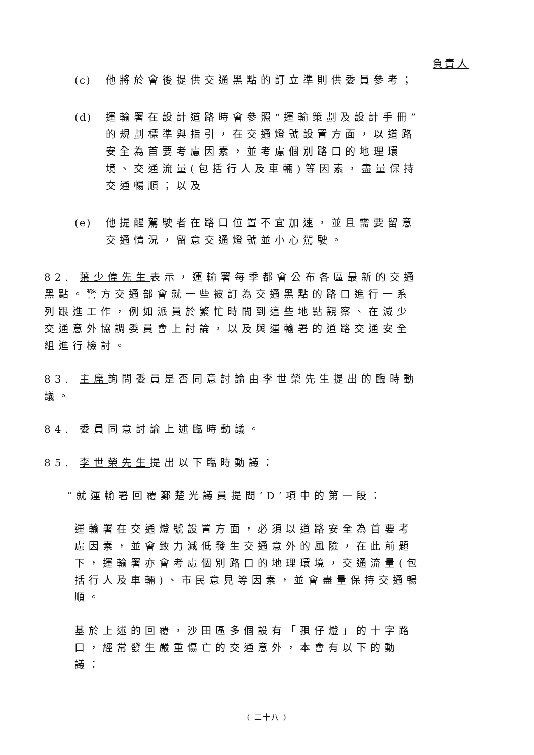負責人
(c) 他將於會後提供交通黑點的訂立準則供委員參考；
(d) 運輸署在設計道路時會參照“運輸策劃及設計手冊”的規劃標準與指引，在交通燈號設置方面，以道路安全為首要考慮因素，並考慮個別路口的地理環境、交通流量(包括行人及車輛)等因素，盡量保持交通暢順；以及
(e) 他提醒駕駛者在路口位置不宜加速，並且需要留意交通情況，留意交通燈號並小心駕駛。
82. 葉少偉先生表示，運輸署每季都會公布各區最新的交通黑點。警方交通部會就一些被訂為交通黑點的路口進行一系列跟進工作，例如派員於繁忙時間到這些地點觀察、在減少交通意外協調委員會上討論，以及與運輸署的道路交通安全組進行檢討。
83. 主席詢問委員是否同意討論由李世榮先生提出的臨時動議。
84. 委員同意討論上述臨時動議。
85. 李世榮先生提出以下臨時動議：
“就運輸署回覆鄭楚光議員提問‘D’項中的第一段：
運輸署在交通燈號設置方面，必須以道路安全為首要考慮因素，並會致力減低發生交通意外的風險，在此前題下，運輸署亦會考慮個別路口的地理環境，交通流量(包括行人及車輛)、市民意見等因素，並會盡量保持交通暢順。
基於上述的回覆，沙田區多個設有「孭仔燈」的十字路口，經常發生嚴重傷亡的交通意外，本會有以下的動議：
( 二十八 )